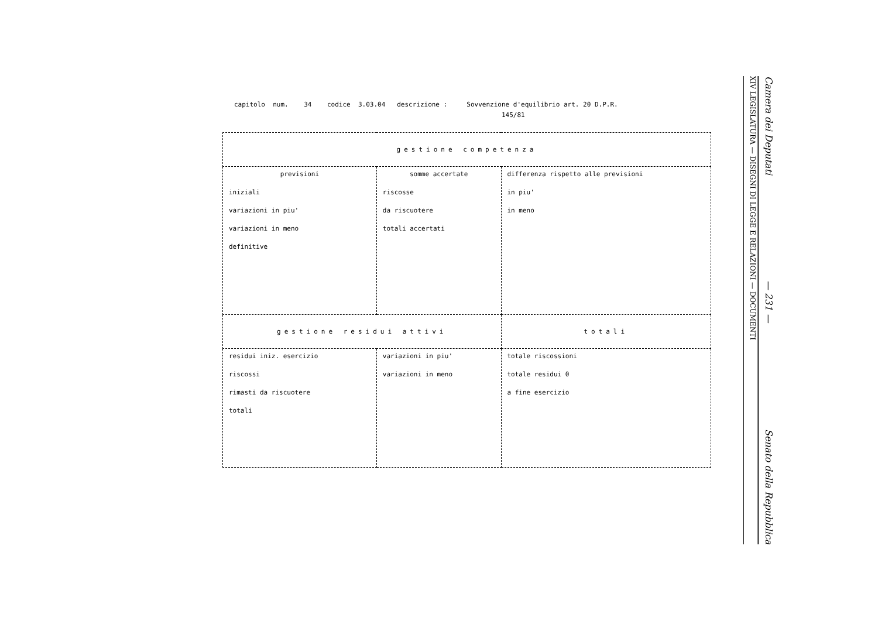capitolo num. 34 codice 3.03.04 descrizione : Sovvenzione d'equilibrio art. 20 D.P.R. 145/81
| gestione competenza | | |
| --- | --- | --- |
| previsioni iniziali variazioni in piu' variazioni in meno definitive | somme accertate riscosse da riscuotere totali accertati | differenza rispetto alle previsioni in piu' in meno |
| gestione residui attivi | | totali |
| residui iniz. esercizio riscossi rimasti da riscuotere totali | variazioni in piu' variazioni in meno | totale riscossioni totale residui 0 a fine esercizio |
XIV LEGISLATURA — DISEGNI DI LEGGE E RELAZIONI — DOCUMENTI
Camera dei Deputati — 231 — Senato della Repubblica